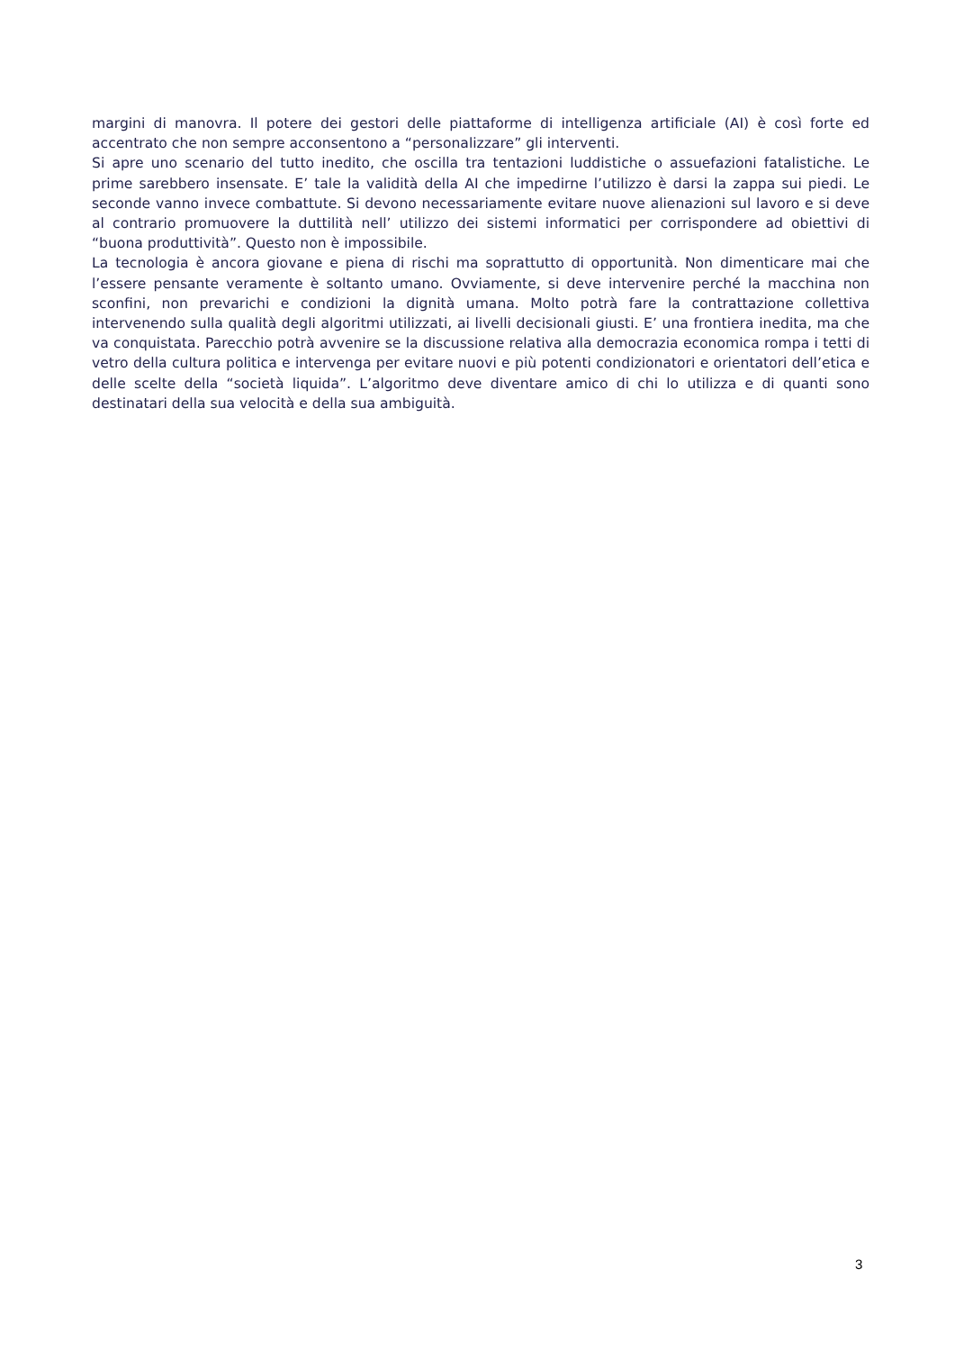margini di manovra. Il potere dei gestori delle piattaforme di intelligenza artificiale (AI) è così forte ed accentrato che non sempre acconsentono a “personalizzare” gli interventi.
Si apre uno scenario del tutto inedito, che oscilla tra tentazioni luddistiche o assuefazioni fatalistiche. Le prime sarebbero insensate. E’ tale la validità della AI che impedirne l’utilizzo è darsi la zappa sui piedi. Le seconde vanno invece combattute. Si devono necessariamente evitare nuove alienazioni sul lavoro e si deve al contrario promuovere la duttilità nell’ utilizzo dei sistemi informatici per corrispondere ad obiettivi di “buona produttività”. Questo non è impossibile.
La tecnologia è ancora giovane e piena di rischi ma soprattutto di opportunità. Non dimenticare mai che l’essere pensante veramente è soltanto umano. Ovviamente, si deve intervenire perché la macchina non sconfini, non prevarichi e condizioni la dignità umana. Molto potrà fare la contrattazione collettiva intervenendo sulla qualità degli algoritmi utilizzati, ai livelli decisionali giusti. E’ una frontiera inedita, ma che va conquistata. Parecchio potrà avvenire se la discussione relativa alla democrazia economica rompa i tetti di vetro della cultura politica e intervenga per evitare nuovi e più potenti condizionatori e orientatori dell’etica e delle scelte della “società liquida”. L’algoritmo deve diventare amico di chi lo utilizza e di quanti sono destinatari della sua velocità e della sua ambiguità.
3